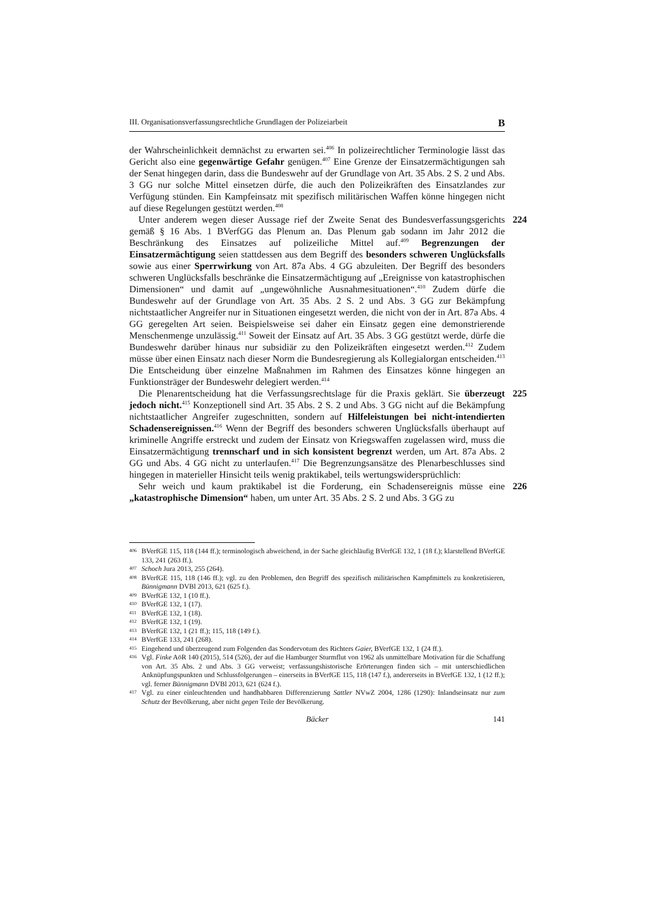III. Organisationsverfassungsrechtliche Grundlagen der Polizeiarbeit B
der Wahrscheinlichkeit demnächst zu erwarten sei.<sup>406</sup> In polizeirechtlicher Terminologie lässt das Gericht also eine gegenwärtige Gefahr genügen.<sup>407</sup> Eine Grenze der Einsatzermächtigungen sah der Senat hingegen darin, dass die Bundeswehr auf der Grundlage von Art. 35 Abs. 2 S. 2 und Abs. 3 GG nur solche Mittel einsetzen dürfe, die auch den Polizeikräften des Einsatzlandes zur Verfügung stünden. Ein Kampfeinsatz mit spezifisch militärischen Waffen könne hingegen nicht auf diese Regelungen gestützt werden.<sup>408</sup>
224 Unter anderem wegen dieser Aussage rief der Zweite Senat des Bundesverfassungsgerichts gemäß § 16 Abs. 1 BVerfGG das Plenum an. Das Plenum gab sodann im Jahr 2012 die Beschränkung des Einsatzes auf polizeiliche Mittel auf.<sup>409</sup> Begrenzungen der Einsatzermächtigung seien stattdessen aus dem Begriff des besonders schweren Unglücksfalls sowie aus einer Sperrwirkung von Art. 87a Abs. 4 GG abzuleiten. Der Begriff des besonders schweren Unglücksfalls beschränke die Einsatzermächtigung auf „Ereignisse von katastrophischen Dimensionen“ und damit auf „ungewöhnliche Ausnahmesituationen“.<sup>410</sup> Zudem dürfe die Bundeswehr auf der Grundlage von Art. 35 Abs. 2 S. 2 und Abs. 3 GG zur Bekämpfung nichtstaatlicher Angreifer nur in Situationen eingesetzt werden, die nicht von der in Art. 87a Abs. 4 GG geregelten Art seien. Beispielsweise sei daher ein Einsatz gegen eine demonstrierende Menschenmenge unzulässig.<sup>411</sup> Soweit der Einsatz auf Art. 35 Abs. 3 GG gestützt werde, dürfe die Bundeswehr darüber hinaus nur subsidiär zu den Polizeikräften eingesetzt werden.<sup>412</sup> Zudem müsse über einen Einsatz nach dieser Norm die Bundesregierung als Kollegialorgan entscheiden.<sup>413</sup> Die Entscheidung über einzelne Maßnahmen im Rahmen des Einsatzes könne hingegen an Funktionsträger der Bundeswehr delegiert werden.<sup>414</sup>
225 Die Plenarentscheidung hat die Verfassungsrechtslage für die Praxis geklärt. Sie überzeugt jedoch nicht.<sup>415</sup> Konzeptionell sind Art. 35 Abs. 2 S. 2 und Abs. 3 GG nicht auf die Bekämpfung nichtstaatlicher Angreifer zugeschnitten, sondern auf Hilfeleistungen bei nicht-intendierten Schadensereignissen.<sup>416</sup> Wenn der Begriff des besonders schweren Unglücksfalls überhaupt auf kriminelle Angriffe erstreckt und zudem der Einsatz von Kriegswaffen zugelassen wird, muss die Einsatzermächtigung trennscharf und in sich konsistent begrenzt werden, um Art. 87a Abs. 2 GG und Abs. 4 GG nicht zu unterlaufen.<sup>417</sup> Die Begrenzungsansätze des Plenarbeschlusses sind hingegen in materieller Hinsicht teils wenig praktikabel, teils wertungswidersprüchlich:
226 Sehr weich und kaum praktikabel ist die Forderung, ein Schadensereignis müsse eine „katastrophische Dimension“ haben, um unter Art. 35 Abs. 2 S. 2 und Abs. 3 GG zu
406 BVerfGE 115, 118 (144 ff.); terminologisch abweichend, in der Sache gleichläufig BVerfGE 132, 1 (18 f.); klarstellend BVerfGE 133, 241 (263 ff.).
407 Schoch Jura 2013, 255 (264).
408 BVerfGE 115, 118 (146 ff.); vgl. zu den Problemen, den Begriff des spezifisch militärischen Kampfmittels zu konkretisieren, Bünnigmann DVBl 2013, 621 (625 f.).
409 BVerfGE 132, 1 (10 ff.).
410 BVerfGE 132, 1 (17).
411 BVerfGE 132, 1 (18).
412 BVerfGE 132, 1 (19).
413 BVerfGE 132, 1 (21 ff.); 115, 118 (149 f.).
414 BVerfGE 133, 241 (268).
415 Eingehend und überzeugend zum Folgenden das Sondervotum des Richters Gaier, BVerfGE 132, 1 (24 ff.).
416 Vgl. Finke AöR 140 (2015), 514 (526), der auf die Hamburger Sturmflut von 1962 als unmittelbare Motivation für die Schaffung von Art. 35 Abs. 2 und Abs. 3 GG verweist; verfassungshistorische Erörterungen finden sich – mit unterschiedlichen Anknüpfungspunkten und Schlussfolgerungen – einerseits in BVerfGE 115, 118 (147 f.), andererseits in BVerfGE 132, 1 (12 ff.); vgl. ferner Bünnigmann DVBl 2013, 621 (624 f.).
417 Vgl. zu einer einleuchtenden und handhabbaren Differenzierung Sattler NVwZ 2004, 1286 (1290): Inlandseinsatz nur zum Schutz der Bevölkerung, aber nicht gegen Teile der Bevölkerung.
Bäcker 141